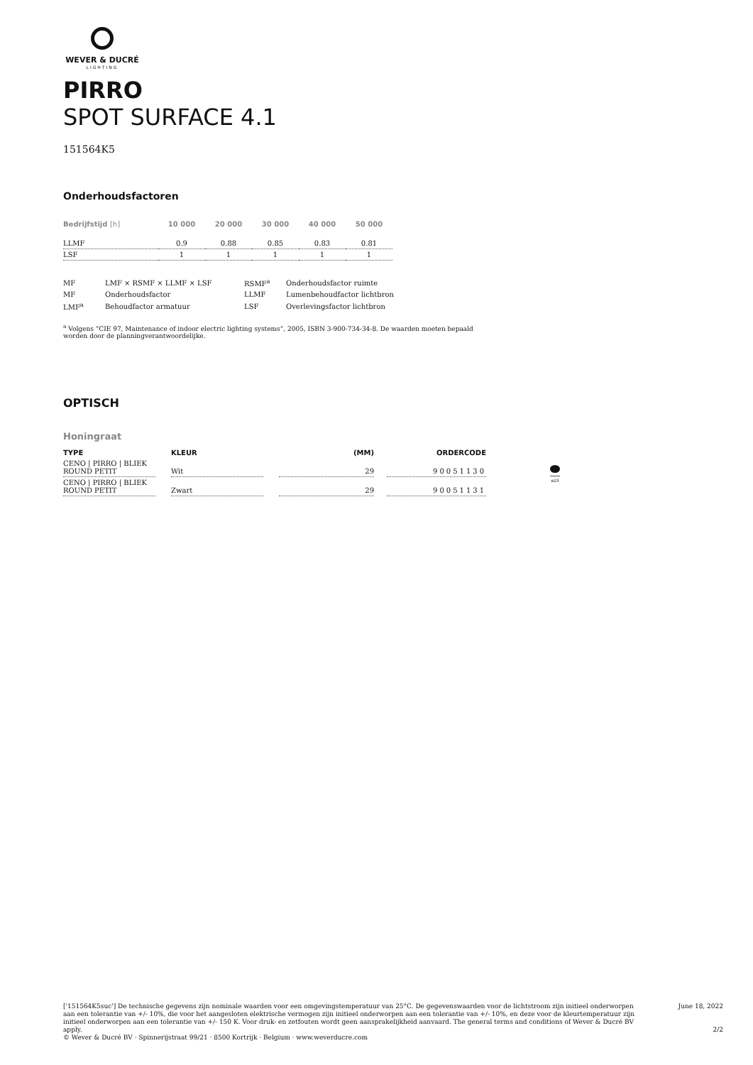WEVER & DUCRÉ
LIGHTING
PIRRO
SPOT SURFACE 4.1
151564K5
Onderhoudsfactoren
| Bedrijfstijd [h] | 10 000 | 20 000 | 30 000 | 40 000 | 50 000 |
| --- | --- | --- | --- | --- | --- |
| LLMF | 0.9 | 0.88 | 0.85 | 0.83 | 0.81 |
| LSF | 1 | 1 | 1 | 1 | 1 |
| MF | LMF × RSMF × LLMF × LSF | RSMF<sup>a</sup> | Onderhoudsfactor ruimte |
| MF | Onderhoudsfactor | LLMF | Lumenbehoudfactor lichtbron |
| LMF<sup>a</sup> | Behoudfactor armatuur | LSF | Overlevingsfactor lichtbron |
<sup>a</sup> Volgens “CIE 97, Maintenance of indoor electric lighting systems”, 2005, ISBN 3-900-734-34-8. De waarden moeten bepaald worden door de planningverantwoordelijke.
OPTISCH
Honingraat
| TYPE | | KLEUR | | (MM) | | ORDERCODE |
| --- | --- | --- | --- | --- | --- | --- |
| CENO / PIRRO / BLIEK ROUND PETIT | | Wit | | 29 | | 90051130 |
| CENO / PIRRO / BLIEK ROUND PETIT | | Zwart | | 29 | | 90051131 |
ø29
['151564K5suc'] De technische gegevens zijn nominale waarden voor een omgevingstemperatuur van 25°C. De gegevenswaarden voor de lichtstroom zijn initieel onderworpen aan een tolerantie van +/- 10%, die voor het aangesloten elektrische vermogen zijn initieel onderworpen aan een tolerantie van +/- 10%, en deze voor de kleurtemperatuur zijn initieel onderworpen aan een tolerantie van +/- 150 K. Voor druk- en zetfouten wordt geen aansprakelijkheid aanvaard. The general terms and conditions of Wever & Ducré BV apply.
© Wever & Ducré BV · Spinnerijstraat 99/21 · 8500 Kortrijk · Belgium · www.weverducre.com
June 18, 2022
2/2